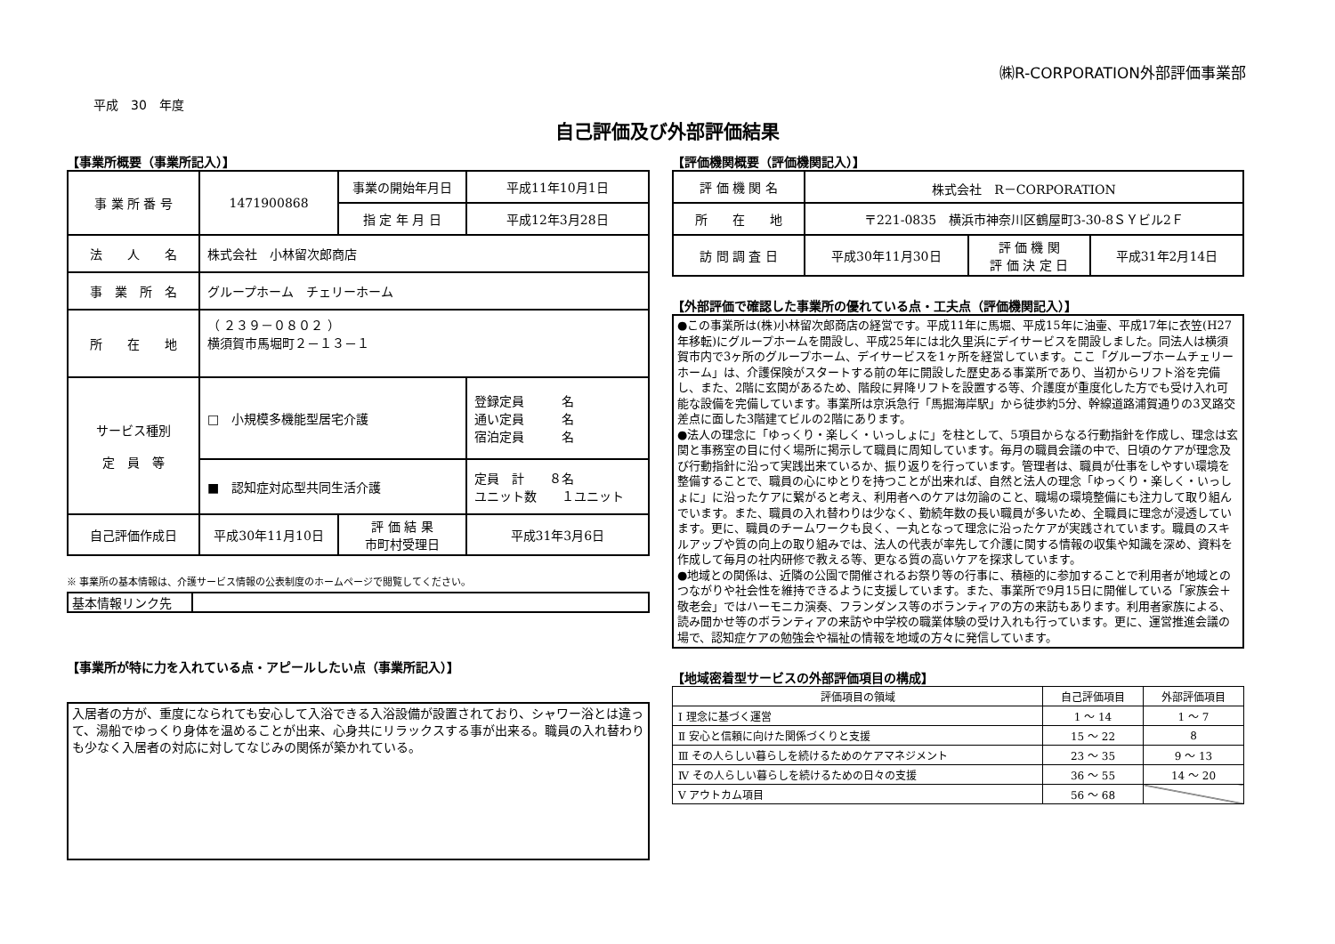㈱R-CORPORATION外部評価事業部
平成　30　年度
自己評価及び外部評価結果
【事業所概要（事業所記入）】
| 事 業 所 番 号 | 1471900868 | 事業の開始年月日 | 平成11年10月1日 |
| | | 指 定 年 月 日 | 平成12年3月28日 |
| 法 人 名 | 株式会社 小林留次郎商店 | | |
| 事 業 所 名 | グループホーム チェリーホーム | | |
| 所 在 地 | （ ２３９－０８０２ ） 横須賀市馬堀町２－１３－１ | | |
| サービス種別 定 員 等 | □ 小規模多機能型居宅介護 | | 登録定員 名 通い定員 名 宿泊定員 名 |
| | ■ 認知症対応型共同生活介護 | | 定員 計 ８名 ユニット数 １ユニット |
| 自己評価作成日 | 平成30年11月10日 | 評 価 結 果 市町村受理日 | 平成31年3月6日 |
※ 事業所の基本情報は、介護サービス情報の公表制度のホームページで閲覧してください。
| 基本情報リンク先 | |
【事業所が特に力を入れている点・アピールしたい点（事業所記入）】
入居者の方が、重度になられても安心して入浴できる入浴設備が設置されており、シャワー浴とは違って、湯船でゆっくり身体を温めることが出来、心身共にリラックスする事が出来る。職員の入れ替わりも少なく入居者の対応に対してなじみの関係が築かれている。
【評価機関概要（評価機関記入）】
| 評 価 機 関 名 | 株式会社 R－CORPORATION | | |
| 所 在 地 | 〒221-0835 横浜市神奈川区鶴屋町3-30-8ＳＹビル2Ｆ | | |
| 訪 問 調 査 日 | 平成30年11月30日 | 評 価 機 関 評 価 決 定 日 | 平成31年2月14日 |
【外部評価で確認した事業所の優れている点・工夫点（評価機関記入）】
●この事業所は(株)小林留次郎商店の経営です。平成11年に馬堀、平成15年に油壷、平成17年に衣笠(H27年移転)にグループホームを開設し、平成25年には北久里浜にデイサービスを開設しました。同法人は横須賀市内で3ヶ所のグループホーム、デイサービスを1ヶ所を経営しています。ここ「グループホームチェリーホーム」は、介護保険がスタートする前の年に開設した歴史ある事業所であり、当初からリフト浴を完備し、また、2階に玄関があるため、階段に昇降リフトを設置する等、介護度が重度化した方でも受け入れ可能な設備を完備しています。事業所は京浜急行「馬掘海岸駅」から徒歩約5分、幹線道路浦賀通りの3叉路交差点に面した3階建てビルの2階にあります。
●法人の理念に「ゆっくり・楽しく・いっしょに」を柱として、5項目からなる行動指針を作成し、理念は玄関と事務室の目に付く場所に掲示して職員に周知しています。毎月の職員会議の中で、日頃のケアが理念及び行動指針に沿って実践出来ているか、振り返りを行っています。管理者は、職員が仕事をしやすい環境を整備することで、職員の心にゆとりを持つことが出来れば、自然と法人の理念「ゆっくり・楽しく・いっしょに」に沿ったケアに繋がると考え、利用者へのケアは勿論のこと、職場の環境整備にも注力して取り組んでいます。また、職員の入れ替わりは少なく、勤続年数の長い職員が多いため、全職員に理念が浸透しています。更に、職員のチームワークも良く、一丸となって理念に沿ったケアが実践されています。職員のスキルアップや質の向上の取り組みでは、法人の代表が率先して介護に関する情報の収集や知識を深め、資料を作成して毎月の社内研修で教える等、更なる質の高いケアを探求しています。
●地域との関係は、近隣の公園で開催されるお祭り等の行事に、積極的に参加することで利用者が地域とのつながりや社会性を維持できるように支援しています。また、事業所で9月15日に開催している「家族会＋敬老会」ではハーモニカ演奏、フランダンス等のボランティアの方の来訪もあります。利用者家族による、読み聞かせ等のボランティアの来訪や中学校の職業体験の受け入れも行っています。更に、運営推進会議の場で、認知症ケアの勉強会や福祉の情報を地域の方々に発信しています。
【地域密着型サービスの外部評価項目の構成】
| 評価項目の領域 | 自己評価項目 | 外部評価項目 |
| --- | --- | --- |
| Ⅰ 理念に基づく運営 | 1 ～ 14 | 1 ～ 7 |
| Ⅱ 安心と信頼に向けた関係づくりと支援 | 15 ～ 22 | 8 |
| Ⅲ その人らしい暮らしを続けるためのケアマネジメント | 23 ～ 35 | 9 ～ 13 |
| Ⅳ その人らしい暮らしを続けるための日々の支援 | 36 ～ 55 | 14 ～ 20 |
| Ⅴ アウトカム項目 | 56 ～ 68 | |